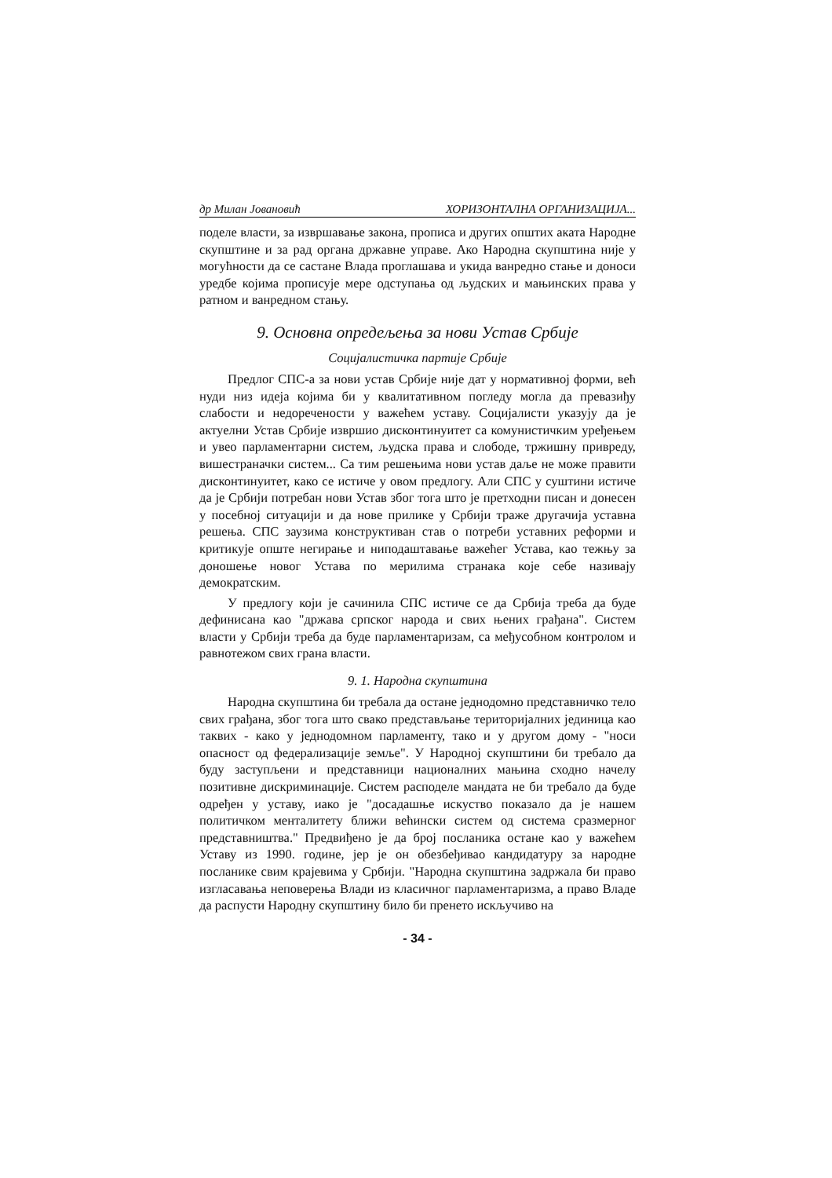др Милан Јовановић ХОРИЗОНТАЛНА ОРГАНИЗАЦИЈА...
поделе власти, за извршавање закона, прописа и других општих аката Народне скупштине и за рад органа државне управе. Ако Народна скупштина није у могућности да се састане Влада проглашава и укида ванредно стање и доноси уредбе којима прописује мере одступања од људских и мањинских права у ратном и ванредном стању.
9. Основна опредељења за нови Устав Србије
Социјалистичка партије Србије
Предлог СПС-а за нови устав Србије није дат у нормативној форми, већ нуди низ идеја којима би у квалитативном погледу могла да превазиђу слабости и недоречености у важећем уставу. Социјалисти указују да је актуелни Устав Србије извршио дисконтинуитет са комунистичким уређењем и увео парламентарни систем, људска права и слободе, тржишну привреду, вишестраначки систем... Са тим решењима нови устав даље не може правити дисконтинуитет, како се истиче у овом предлогу. Али СПС у суштини истиче да је Србији потребан нови Устав због тога што је претходни писан и донесен у посебној ситуацији и да нове прилике у Србији траже другачија уставна решења. СПС заузима конструктиван став о потреби уставних реформи и критикује опште негирање и ниподаштавање важећег Устава, као тежњу за доношење новог Устава по мерилима странака које себе називају демократским.
У предлогу који је сачинила СПС истиче се да Србија треба да буде дефинисана као "држава српског народа и свих њених грађана". Систем власти у Србији треба да буде парламентаризам, са међусобном контролом и равнотежом свих грана власти.
9. 1. Народна скупштина
Народна скупштина би требала да остане једнодомно представничко тело свих грађана, због тога што свако представљање територијалних јединица као таквих - како у једнодомном парламенту, тако и у другом дому - "носи опасност од федерализације земље". У Народној скупштини би требало да буду заступљени и представници националних мањина сходно начелу позитивне дискриминације. Систем расподеле мандата не би требало да буде одређен у уставу, иако је "досадашње искуство показало да је нашем политичком менталитету ближи већински систем од система сразмерног представништва." Предвиђено је да број посланика остане као у важећем Уставу из 1990. године, јер је он обезбеђивао кандидатуру за народне посланике свим крајевима у Србији. "Народна скупштина задржала би право изгласавања неповерења Влади из класичног парламентаризма, а право Владе да распусти Народну скупштину било би пренето искључиво на
- 34 -